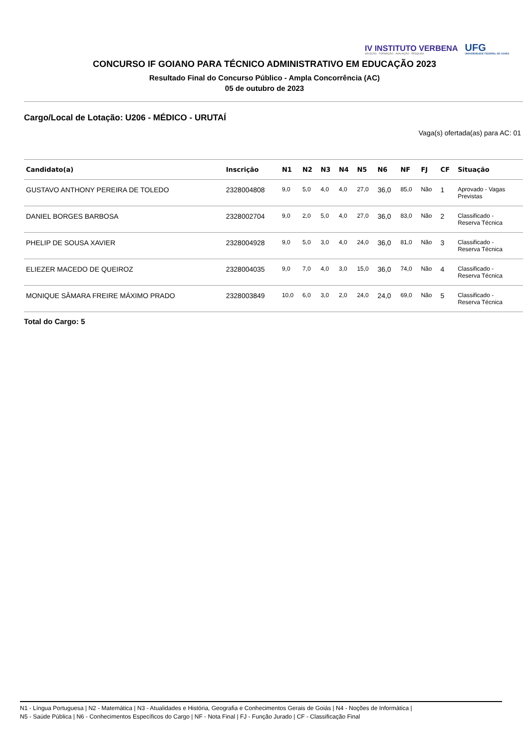IV INSTITUTO VERBENA
SELEÇÃO · FORMAÇÃO · AVALIAÇÃO · PESQUISA
UFG
UNIVERSIDADE FEDERAL DE GOIÁS
CONCURSO IF GOIANO PARA TÉCNICO ADMINISTRATIVO EM EDUCAÇÃO 2023
Resultado Final do Concurso Público - Ampla Concorrência (AC)
05 de outubro de 2023
Cargo/Local de Lotação: U206 - MÉDICO - URUTAÍ
Vaga(s) ofertada(as) para AC: 01
| Candidato(a) | Inscrição | N1 | N2 | N3 | N4 | N5 | N6 | NF | FJ | CF | Situação |
| --- | --- | --- | --- | --- | --- | --- | --- | --- | --- | --- | --- |
| GUSTAVO ANTHONY PEREIRA DE TOLEDO | 2328004808 | 9,0 | 5,0 | 4,0 | 4,0 | 27,0 | 36,0 | 85,0 | Não | 1 | Aprovado - Vagas Previstas |
| DANIEL BORGES BARBOSA | 2328002704 | 9,0 | 2,0 | 5,0 | 4,0 | 27,0 | 36,0 | 83,0 | Não | 2 | Classificado - Reserva Técnica |
| PHELIP DE SOUSA XAVIER | 2328004928 | 9,0 | 5,0 | 3,0 | 4,0 | 24,0 | 36,0 | 81,0 | Não | 3 | Classificado - Reserva Técnica |
| ELIEZER MACEDO DE QUEIROZ | 2328004035 | 9,0 | 7,0 | 4,0 | 3,0 | 15,0 | 36,0 | 74,0 | Não | 4 | Classificado - Reserva Técnica |
| MONIQUE SÂMARA FREIRE MÁXIMO PRADO | 2328003849 | 10,0 | 6,0 | 3,0 | 2,0 | 24,0 | 24,0 | 69,0 | Não | 5 | Classificado - Reserva Técnica |
Total do Cargo: 5
N1 - Língua Portuguesa | N2 - Matemática | N3 - Atualidades e História, Geografia e Conhecimentos Gerais de Goiás | N4 - Noções de Informática |
N5 - Saúde Pública | N6 - Conhecimentos Específicos do Cargo | NF - Nota Final | FJ - Função Jurado | CF - Classificação Final